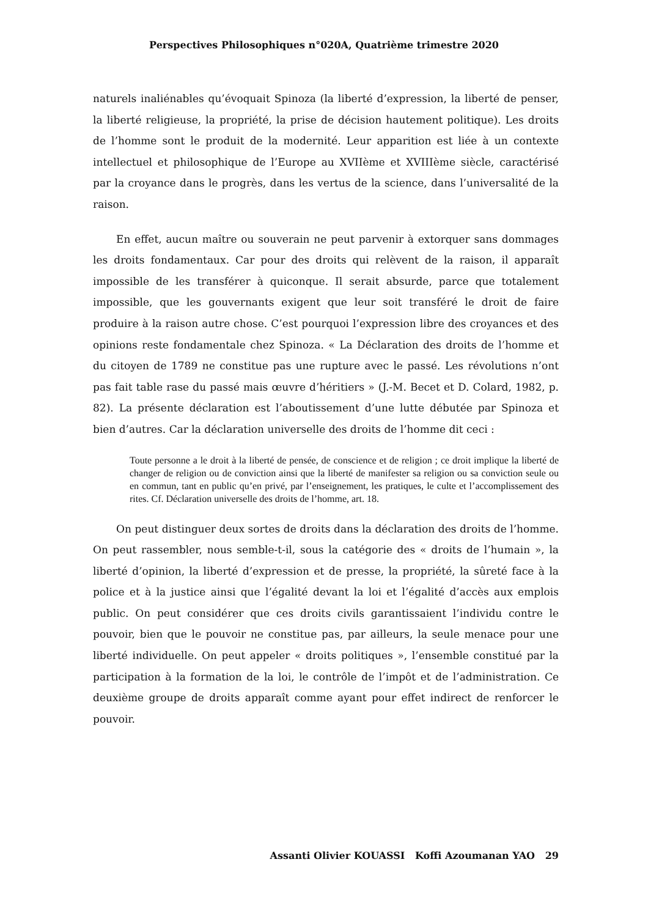Perspectives Philosophiques n°020A, Quatrième trimestre 2020
naturels inaliénables qu’évoquait Spinoza (la liberté d’expression, la liberté de penser, la liberté religieuse, la propriété, la prise de décision hautement politique). Les droits de l’homme sont le produit de la modernité. Leur apparition est liée à un contexte intellectuel et philosophique de l’Europe au XVIIème et XVIIIème siècle, caractérisé par la croyance dans le progrès, dans les vertus de la science, dans l’universalité de la raison.
En effet, aucun maître ou souverain ne peut parvenir à extorquer sans dommages les droits fondamentaux. Car pour des droits qui relèvent de la raison, il apparaît impossible de les transférer à quiconque. Il serait absurde, parce que totalement impossible, que les gouvernants exigent que leur soit transféré le droit de faire produire à la raison autre chose. C’est pourquoi l’expression libre des croyances et des opinions reste fondamentale chez Spinoza. « La Déclaration des droits de l’homme et du citoyen de 1789 ne constitue pas une rupture avec le passé. Les révolutions n’ont pas fait table rase du passé mais œuvre d’héritiers » (J.-M. Becet et D. Colard, 1982, p. 82). La présente déclaration est l’aboutissement d’une lutte débutée par Spinoza et bien d’autres. Car la déclaration universelle des droits de l’homme dit ceci :
Toute personne a le droit à la liberté de pensée, de conscience et de religion ; ce droit implique la liberté de changer de religion ou de conviction ainsi que la liberté de manifester sa religion ou sa conviction seule ou en commun, tant en public qu’en privé, par l’enseignement, les pratiques, le culte et l’accomplissement des rites. Cf. Déclaration universelle des droits de l’homme, art. 18.
On peut distinguer deux sortes de droits dans la déclaration des droits de l’homme. On peut rassembler, nous semble-t-il, sous la catégorie des « droits de l’humain », la liberté d’opinion, la liberté d’expression et de presse, la propriété, la sûreté face à la police et à la justice ainsi que l’égalité devant la loi et l’égalité d’accès aux emplois public. On peut considérer que ces droits civils garantissaient l’individu contre le pouvoir, bien que le pouvoir ne constitue pas, par ailleurs, la seule menace pour une liberté individuelle. On peut appeler « droits politiques », l’ensemble constitué par la participation à la formation de la loi, le contrôle de l’impôt et de l’administration. Ce deuxième groupe de droits apparaît comme ayant pour effet indirect de renforcer le pouvoir.
Assanti Olivier KOUASSI Koffi Azoumanan YAO 29